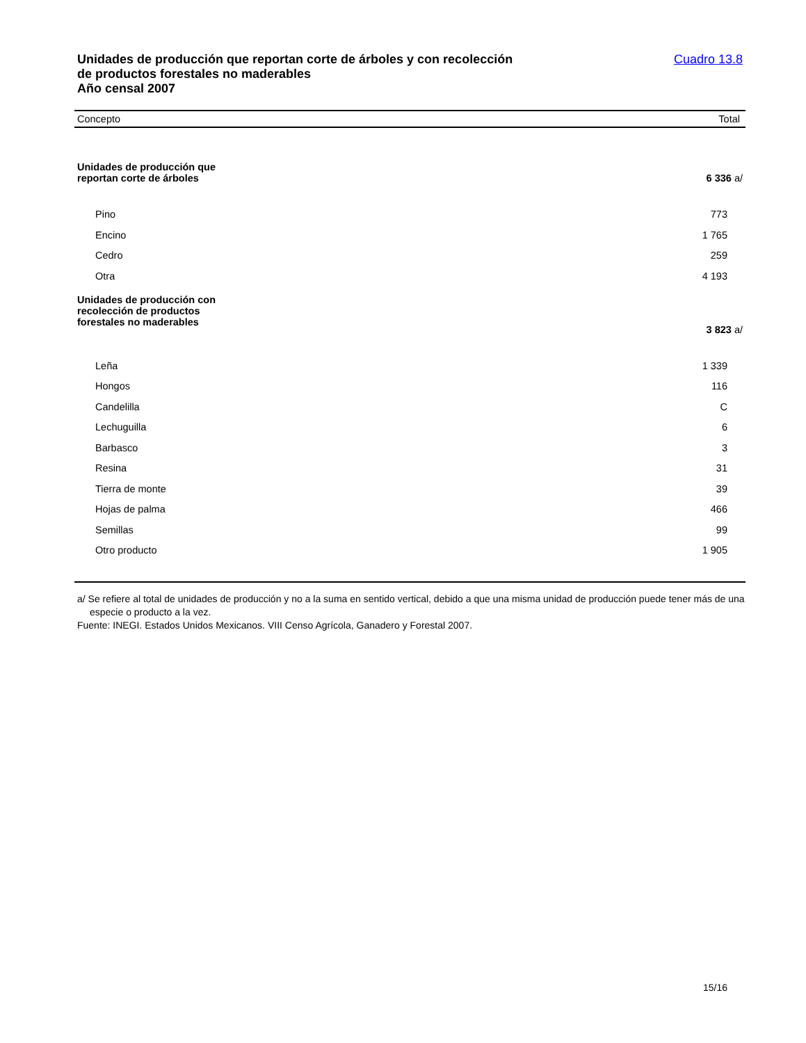Unidades de producción que reportan corte de árboles y con recolección
de productos forestales no maderables
Año censal 2007
Cuadro 13.8
| Concepto | Total |
| --- | --- |
| Unidades de producción que reportan corte de árboles | 6 336 a/ |
| Pino | 773 |
| Encino | 1 765 |
| Cedro | 259 |
| Otra | 4 193 |
| Unidades de producción con recolección de productos forestales no maderables | 3 823 a/ |
| Leña | 1 339 |
| Hongos | 116 |
| Candelilla | C |
| Lechuguilla | 6 |
| Barbasco | 3 |
| Resina | 31 |
| Tierra de monte | 39 |
| Hojas de palma | 466 |
| Semillas | 99 |
| Otro producto | 1 905 |
a/ Se refiere al total de unidades de producción y no a la suma en sentido vertical, debido a que una misma unidad de producción puede tener más de una especie o producto a la vez.
Fuente: INEGI. Estados Unidos Mexicanos. VIII Censo Agrícola, Ganadero y Forestal 2007.
15/16